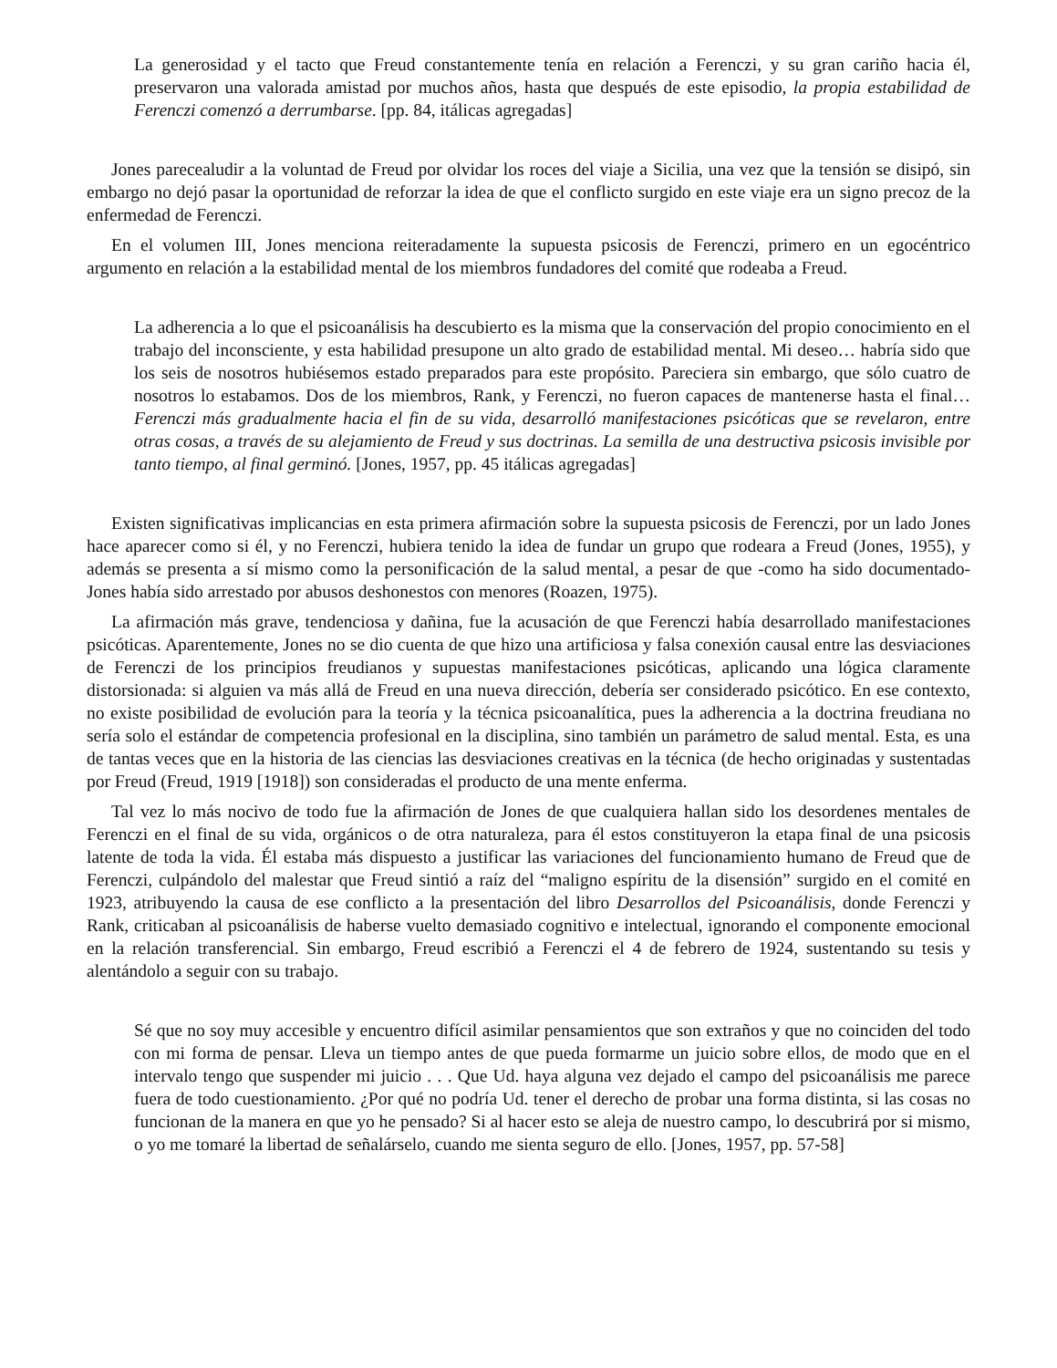La generosidad y el tacto que Freud constantemente tenía en relación a Ferenczi, y su gran cariño hacia él, preservaron una valorada amistad por muchos años, hasta que después de este episodio, la propia estabilidad de Ferenczi comenzó a derrumbarse. [pp. 84, itálicas agregadas]
Jones parecealudir a la voluntad de Freud por olvidar los roces del viaje a Sicilia, una vez que la tensión se disipó, sin embargo no dejó pasar la oportunidad de reforzar la idea de que el conflicto surgido en este viaje era un signo precoz de la enfermedad de Ferenczi.
En el volumen III, Jones menciona reiteradamente la supuesta psicosis de Ferenczi, primero en un egocéntrico argumento en relación a la estabilidad mental de los miembros fundadores del comité que rodeaba a Freud.
La adherencia a lo que el psicoanálisis ha descubierto es la misma que la conservación del propio conocimiento en el trabajo del inconsciente, y esta habilidad presupone un alto grado de estabilidad mental. Mi deseo… habría sido que los seis de nosotros hubiésemos estado preparados para este propósito. Pareciera sin embargo, que sólo cuatro de nosotros lo estabamos. Dos de los miembros, Rank, y Ferenczi, no fueron capaces de mantenerse hasta el final… Ferenczi más gradualmente hacia el fin de su vida, desarrolló manifestaciones psicóticas que se revelaron, entre otras cosas, a través de su alejamiento de Freud y sus doctrinas. La semilla de una destructiva psicosis invisible por tanto tiempo, al final germinó. [Jones, 1957, pp. 45 itálicas agregadas]
Existen significativas implicancias en esta primera afirmación sobre la supuesta psicosis de Ferenczi, por un lado Jones hace aparecer como si él, y no Ferenczi, hubiera tenido la idea de fundar un grupo que rodeara a Freud (Jones, 1955), y además se presenta a sí mismo como la personificación de la salud mental, a pesar de que -como ha sido documentado- Jones había sido arrestado por abusos deshonestos con menores (Roazen, 1975).
La afirmación más grave, tendenciosa y dañina, fue la acusación de que Ferenczi había desarrollado manifestaciones psicóticas. Aparentemente, Jones no se dio cuenta de que hizo una artificiosa y falsa conexión causal entre las desviaciones de Ferenczi de los principios freudianos y supuestas manifestaciones psicóticas, aplicando una lógica claramente distorsionada: si alguien va más allá de Freud en una nueva dirección, debería ser considerado psicótico. En ese contexto, no existe posibilidad de evolución para la teoría y la técnica psicoanalítica, pues la adherencia a la doctrina freudiana no sería solo el estándar de competencia profesional en la disciplina, sino también un parámetro de salud mental. Esta, es una de tantas veces que en la historia de las ciencias las desviaciones creativas en la técnica (de hecho originadas y sustentadas por Freud (Freud, 1919 [1918]) son consideradas el producto de una mente enferma.
Tal vez lo más nocivo de todo fue la afirmación de Jones de que cualquiera hallan sido los desordenes mentales de Ferenczi en el final de su vida, orgánicos o de otra naturaleza, para él estos constituyeron la etapa final de una psicosis latente de toda la vida. Él estaba más dispuesto a justificar las variaciones del funcionamiento humano de Freud que de Ferenczi, culpándolo del malestar que Freud sintió a raíz del “maligno espíritu de la disensión” surgido en el comité en 1923, atribuyendo la causa de ese conflicto a la presentación del libro Desarrollos del Psicoanálisis, donde Ferenczi y Rank, criticaban al psicoanálisis de haberse vuelto demasiado cognitivo e intelectual, ignorando el componente emocional en la relación transferencial. Sin embargo, Freud escribió a Ferenczi el 4 de febrero de 1924, sustentando su tesis y alentándolo a seguir con su trabajo.
Sé que no soy muy accesible y encuentro difícil asimilar pensamientos que son extraños y que no coinciden del todo con mi forma de pensar. Lleva un tiempo antes de que pueda formarme un juicio sobre ellos, de modo que en el intervalo tengo que suspender mi juicio . . . Que Ud. haya alguna vez dejado el campo del psicoanálisis me parece fuera de todo cuestionamiento. ¿Por qué no podría Ud. tener el derecho de probar una forma distinta, si las cosas no funcionan de la manera en que yo he pensado? Si al hacer esto se aleja de nuestro campo, lo descubrirá por si mismo, o yo me tomaré la libertad de señalárselo, cuando me sienta seguro de ello. [Jones, 1957, pp. 57-58]